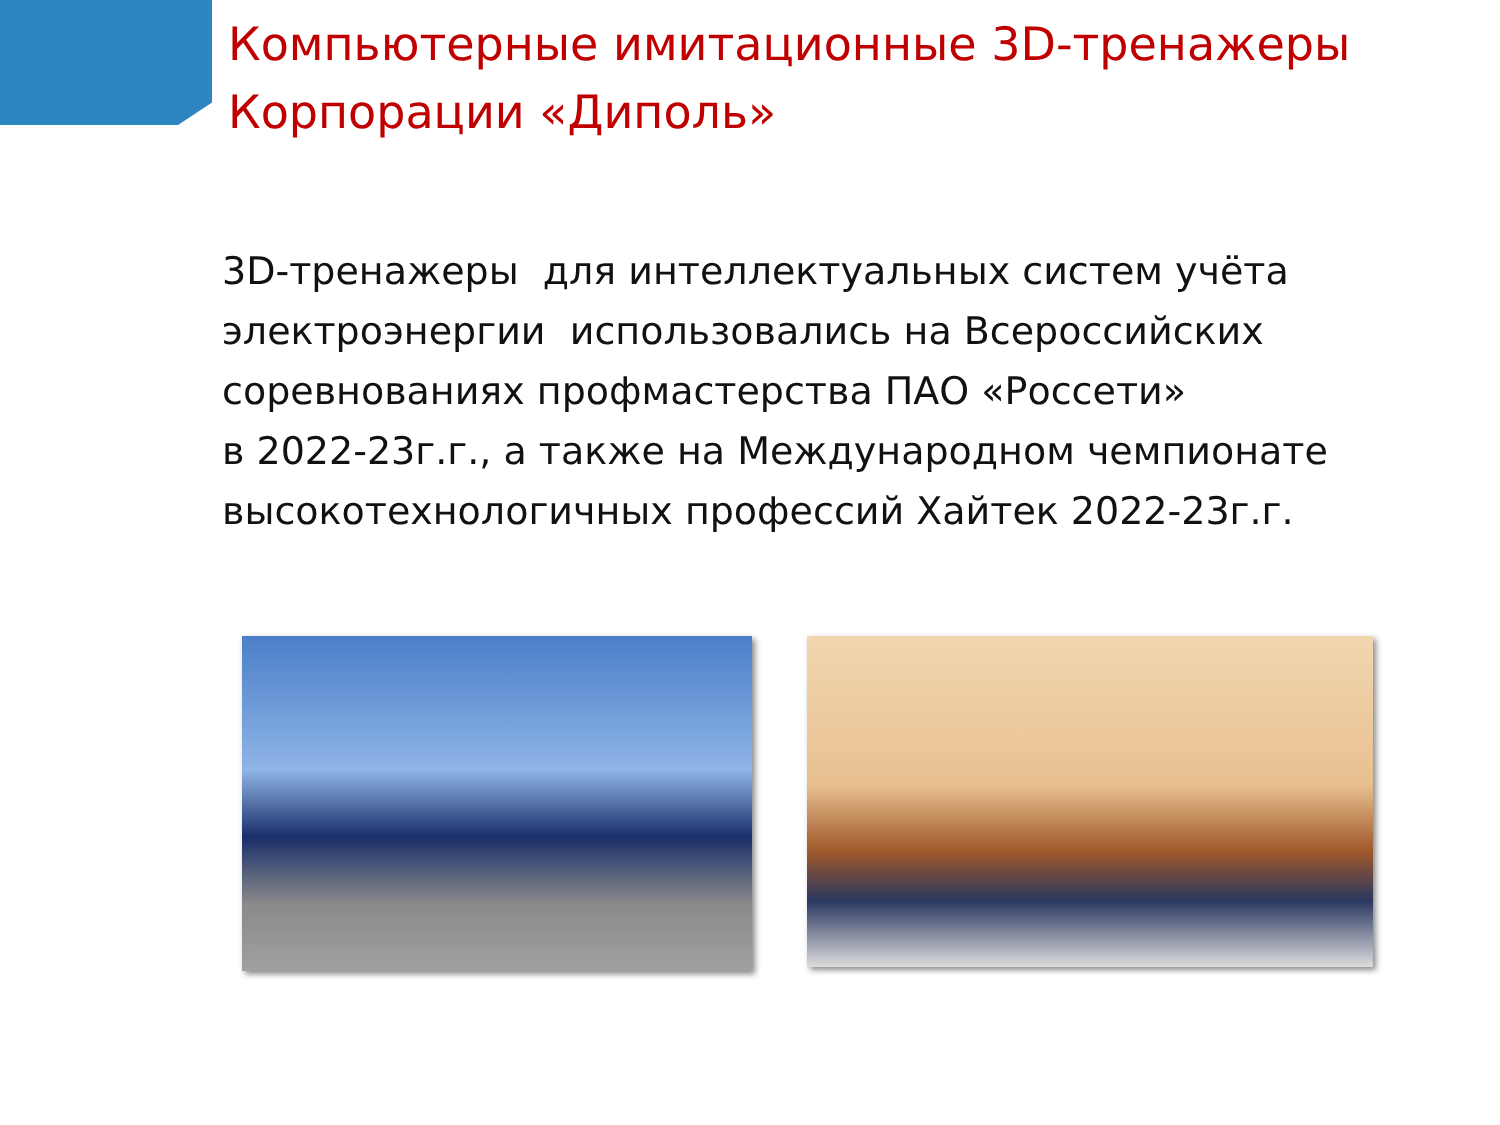Компьютерные имитационные 3D-тренажеры
Корпорации «Диполь»
3D-тренажеры для интеллектуальных систем учёта электроэнергии использовались на Всероссийских соревнованиях профмастерства ПАО «Россети»
в 2022-23г.г., а также на Международном чемпионате высокотехнологичных профессий Хайтек 2022-23г.г.